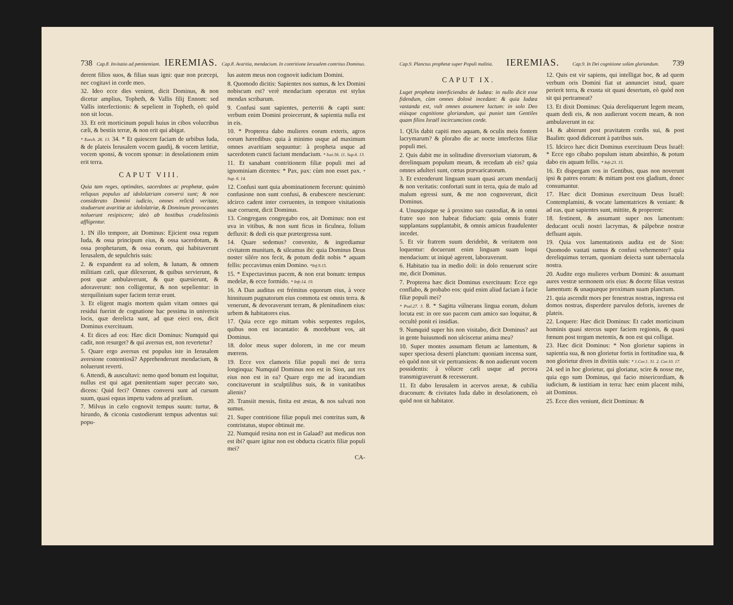738 Cap.8. Invitatio ad pœnitentiam. IEREMIAS. Cap.8. Avaritia, mendacium. In contritione Ierusalem contritus Dominus.
derent filios suos, & filias suas igni: quæ non præcepi, nec cogitavi in corde meo.
32. Ideo ecce dies venient, dicit Dominus, & non dicetur amplius, Topheth, & Vallis filij Ennom: sed Vallis interfectionis: & sepelient in Topheth, eò quòd non sit locus.
33. Et erit morticinum populi huius in cibos volucribus cæli, & bestiis terræ, & non erit qui abigat.
* Ezech. 26. 13. 34. * Et quiescere faciam de urbibus Iuda, & de plateis Ierusalem vocem gaudij, & vocem lætitiæ, vocem sponsi, & vocem sponsæ: in desolationem enim erit terra.
CAPUT VIII.
Quia tam reges, optimátes, sacerdotes ac prophetæ, quàm reliquus populus ad idololatriam conversi sunt; & non considerato Domini iudicio, omnes relictâ veritate, studuerunt avaritiæ ac idololatriæ, & Dominum provocantes noluerunt resipiscere; ideò ab hostibus crudelissimis affligentur.
1. IN illo tempore, ait Dominus: Ejicient ossa regum Iuda, & ossa principum eius, & ossa sacerdotum, & ossa prophetarum, & ossa eorum, qui habitaverunt Ierusalem, de sepulchris suis:
2. & expandent ea ad solem, & lunam, & omnem militiam cæli, quæ dilexerunt, & quibus servierunt, & post quæ ambulaverunt, & quæ quæsierunt, & adoraverunt: non colligentur, & non sepelientur: in sterquilinium super faciem terræ erunt.
3. Et eligent magis mortem quàm vitam omnes qui residui fuerint de cognatione hac pessima in universis locis, quæ derelicta sunt, ad quæ eieci eos, dicit Dominus exercituum.
4. Et dices ad eos: Hæc dicit Dominus: Numquid qui cadit, non resurget? & qui aversus est, non revertetur?
5. Quare ergo aversus est populus iste in Ierusalem aversione contentiosâ? Apprehenderunt mendacium, & noluerunt reverti.
6. Attendi, & auscultavi: nemo quod bonum est loquitur, nullus est qui agat pœnitentiam super peccato suo, dicens: Quid feci? Omnes conversi sunt ad cursum suum, quasi equus impetu vadens ad prælium.
7. Milvus in cælo cognovit tempus suum: turtur, & hirundo, & ciconia custodierunt tempus adventus sui: popu-
lus autem meus non cognovit iudicium Domini.
8. Quomodo dicitis: Sapientes nos sumus, & lex Domini nobiscum est? verè mendacium operatus est stylus mendax scribarum.
9. Confusi sunt sapientes, perterriti & capti sunt: verbum enim Domini proiecerunt, & sapientia nulla est in eis.
10. * Propterea dabo mulieres eorum exteris, agros eorum hæredibus: quia à minimo usque ad maximum omnes avaritiam sequuntur: à propheta usque ad sacerdotem cuncti faciunt mendacium. * Isai.56. 11. Sup.6. 13.
11. Et sanabant contritionem filiæ populi mei ad ignominiam dicentes: * Pax, pax: cùm non esset pax. * Sup. 6. 14.
12. Confusi sunt quia abominationem fecerunt: quinimò confusione non sunt confusi, & erubescere nescierunt: idcirco cadent inter corruentes, in tempore visitationis suæ corruent, dicit Dominus.
13. Congregans congregabo eos, ait Dominus: non est uva in vitibus, & non sunt ficus in ficulnea, folium defluxit: & dedi eis quæ prætergressa sunt.
14. Quare sedemus? convenite, & ingrediamur civitatem munitam, & sileamus ibi: quia Dominus Deus noster silére nos fecit, & potum dedit nobis * aquam fellis: peccavimus enim Domino. *Inf.9.15.
15. * Expectavimus pacem, & non erat bonum: tempus medelæ, & ecce formido. * Infr.14. 19.
16. A Dan auditus est frémitus equorum eius, à voce hinnituum pugnatorum eius commota est omnis terra. & venerunt, & devoraverunt terram, & plenitudinem eius: urbem & habitatores eius.
17. Quia ecce ego mittam vobis serpentes regulos, quibus non est incantatio: & mordebunt vos, ait Dominus.
18. dolor meus super dolorem, in me cor meum mœrens.
19. Ecce vox clamoris filiæ populi mei de terra longinqua: Numquid Dominus non est in Sion, aut rex eius non est in ea? Quare ergo me ad iracundiam concitaverunt in sculptilibus suis, & in vanitatibus alienis?
20. Transiit messis, finita est æstas, & nos salvati non sumus.
21. Super contritione filiæ populi mei contritus sum, & contristatus, stupor obtinuit me.
22. Numquid resina non est in Galaad? aut medicus non est ibi? quare igitur non est obducta cicatrix filiæ populi mei?
CA-
Cap.9. Planctus prophetæ super Populi malitia. IEREMIAS. Cap.9. In Dei cognitione solùm gloriandum. 739
CAPUT IX.
Luget propheta interficiendos de Iudæa: in nullo dicit esse fidendum, cùm omnes dolosè incedant: & quia Iudæa vastanda est, vult omnes assumere luctum: in solo Deo eiúsque cognitione gloriandum, qui puniet tam Gentiles quam filios Israël incircumcisos corde.
1. QUis dabit capiti meo aquam, & oculis meis fontem lacrymarum? & plorabo die ac nocte interfectos filiæ populi mei.
2. Quis dabit me in solitudine diversorium viatorum, & derelinquam populum meum, & recedam ab eis? quia omnes adulteri sunt, cœtus prævaricatorum.
3. Et extenderunt linguam suam quasi arcum mendacij & non veritatis: confortati sunt in terra, quia de malo ad malum egressi sunt, & me non cognoverunt, dicit Dominus.
4. Unusquisque se à proximo suo custodiat, & in omni fratre suo non habeat fiduciam: quia omnis frater supplantans supplantabit, & omnis amicus fraudulenter incedet.
5. Et vir fratrem suum deridebit, & veritatem non loquentur: docuerunt enim linguam suam loqui mendacium: ut iniquè agerent, laboraverunt.
6. Habitatio tua in medio doli: in dolo renuerunt scire me, dicit Dominus.
7. Propterea hæc dicit Dominus exercituum: Ecce ego conflabo, & probabo eos: quid enim aliud faciam à facie filiæ populi mei?
* Psal.27. 3. 8. * Sagitta vúlnerans lingua eorum, dolum locuta est: in ore suo pacem cum amico suo loquitur, & occultè ponit ei insidias.
9. Numquid super his non visitabo, dicit Dominus? aut in gente huiusmodi non ulciscetur anima mea?
10. Super montes assumam fletum ac lamentum, & super speciosa deserti planctum: quoniam incensa sunt, eò quòd non sit vir pertransiens: & non audierunt vocem possidentis: à vólucre cæli usque ad pecora transmigraverunt & recesserunt.
11. Et dabo Ierusalem in acervos arenæ, & cubilia draconum: & civitates Iuda dabo in desolationem, eò quòd non sit habitator.
12. Quis est vir sapiens, qui intelligat hoc, & ad quem verbum oris Domini fiat ut annunciet istud, quare perierit terra, & exusta sit quasi desertum, eò quòd non sit qui pertranseat?
13. Et dixit Dominus: Quia dereliquerunt legem meam, quam dedi eis, & non audierunt vocem meam, & non ambulaverunt in ea:
14. & abierunt post pravitatem cordis sui, & post Baalim: quod didicerunt à patribus suis.
15. Idcirco hæc dicit Dominus exercituum Deus Israël: * Ecce ego cibabo populum istum absinthio, & potum dabo eis aquam fellis. * Infr.23. 15.
16. Et dispergam eos in Gentibus, quas non noverunt ipsi & patres eorum: & mittam post eos gladium, donec consumantur.
17. Hæc dicit Dominus exercituum Deus Israël: Contemplamini, & vocate lamentatrices & veniant: & ad eas, quæ sapientes sunt, mittite, & properent:
18. festinent, & assumant super nos lamentum: deducant oculi nostri lacrymas, & pálpebræ nostræ defluant aquis.
19. Quia vox lamentationis audita est de Sion: Quomodo vastati sumus & confusi vehementer? quia dereliquimus terram, quoniam deiecta sunt tabernacula nostra.
20. Audite ergo mulieres verbum Domini: & assumant aures vestræ sermonem oris eius: & docete filias vestras lamentum: & unaquæque proximam suam planctum.
21. quia ascendit mors per fenestras nostras, ingressa est domos nostras, disperdere parvulos deforis, iuvenes de plateis.
22. Loquere: Hæc dicit Dominus: Et cadet morticinum hominis quasi stercus super faciem regionis, & quasi fœnum post tergum metentis, & non est qui colligat.
23. Hæc dicit Dominus: * Non glorietur sapiens in sapientia sua, & non glorietur fortis in fortitudine sua, & non glorietur dives in divitiis suis: * 1.Cor.1. 31. 2. Cor.10. 17.
24. sed in hoc glorietur, qui gloriatur, scire & nosse me, quia ego sum Dominus, qui facio misericordiam, & iudicium, & iustitiam in terra: hæc enim placent mihi, ait Dominus.
25. Ecce dies veniunt, dicit Dominus: &